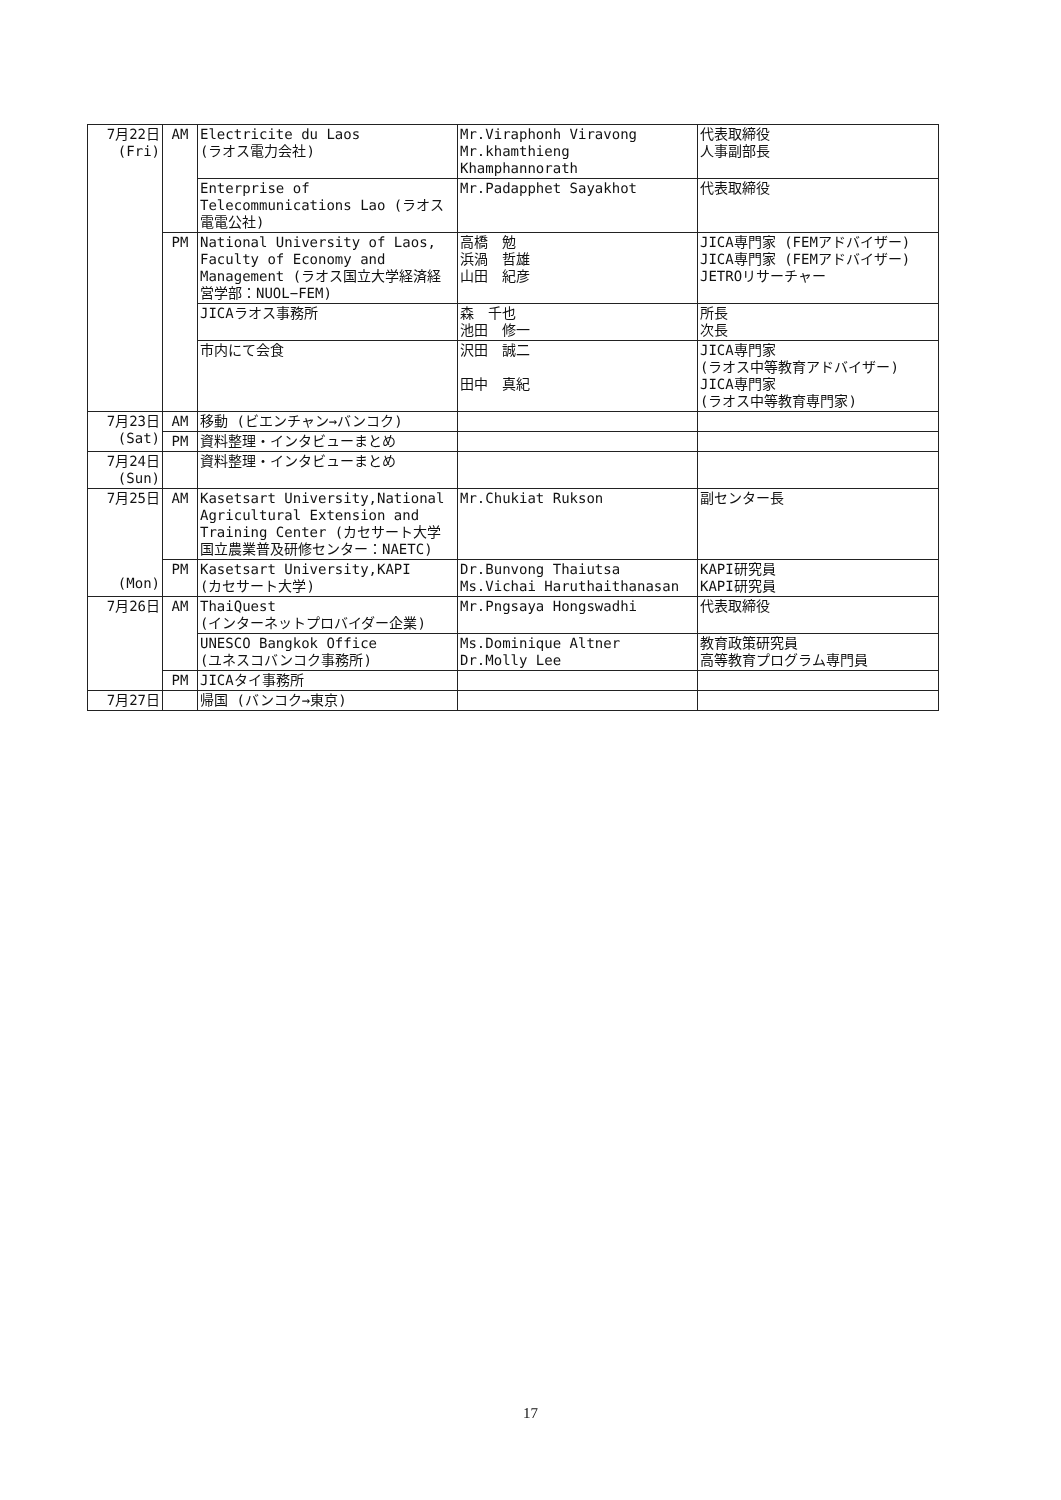| 7月22日 (Fri) | AM | Electricite du Laos (ラオス電力会社) | Mr.Viraphonh Viravong Mr.khamthieng Khamphannorath | 代表取締役 人事副部長 |
| | | Enterprise of Telecommunications Lao (ラオス電電公社) | Mr.Padapphet Sayakhot | 代表取締役 |
| | PM | National University of Laos, Faculty of Economy and Management (ラオス国立大学経済経営学部：NUOL−FEM) | 高橋 勉 浜渦 哲雄 山田 紀彦 | JICA専門家 (FEMアドバイザー) JICA専門家 (FEMアドバイザー) JETROリサーチャー |
| | | JICAラオス事務所 | 森 千也 池田 修一 | 所長 次長 |
| | | 市内にて会食 | 沢田 誠二 田中 真紀 | JICA専門家 (ラオス中等教育アドバイザー) JICA専門家 (ラオス中等教育専門家) |
| 7月23日 (Sat) | AM | 移動 (ビエンチャン→バンコク) | | |
| | PM | 資料整理・インタビューまとめ | | |
| 7月24日 (Sun) | | 資料整理・インタビューまとめ | | |
| 7月25日 (Mon) | AM | Kasetsart University,National Agricultural Extension and Training Center (カセサート大学国立農業普及研修センター：NAETC) | Mr.Chukiat Rukson | 副センター長 |
| | PM | Kasetsart University,KAPI (カセサート大学) | Dr.Bunvong Thaiutsa Ms.Vichai Haruthaithanasan | KAPI研究員 KAPI研究員 |
| 7月26日 | AM | ThaiQuest (インターネットプロバイダー企業) | Mr.Pngsaya Hongswadhi | 代表取締役 |
| | | UNESCO Bangkok Office (ユネスコバンコク事務所) | Ms.Dominique Altner Dr.Molly Lee | 教育政策研究員 高等教育プログラム専門員 |
| | PM | JICAタイ事務所 | | |
| 7月27日 | | 帰国 (バンコク→東京) | | |
17